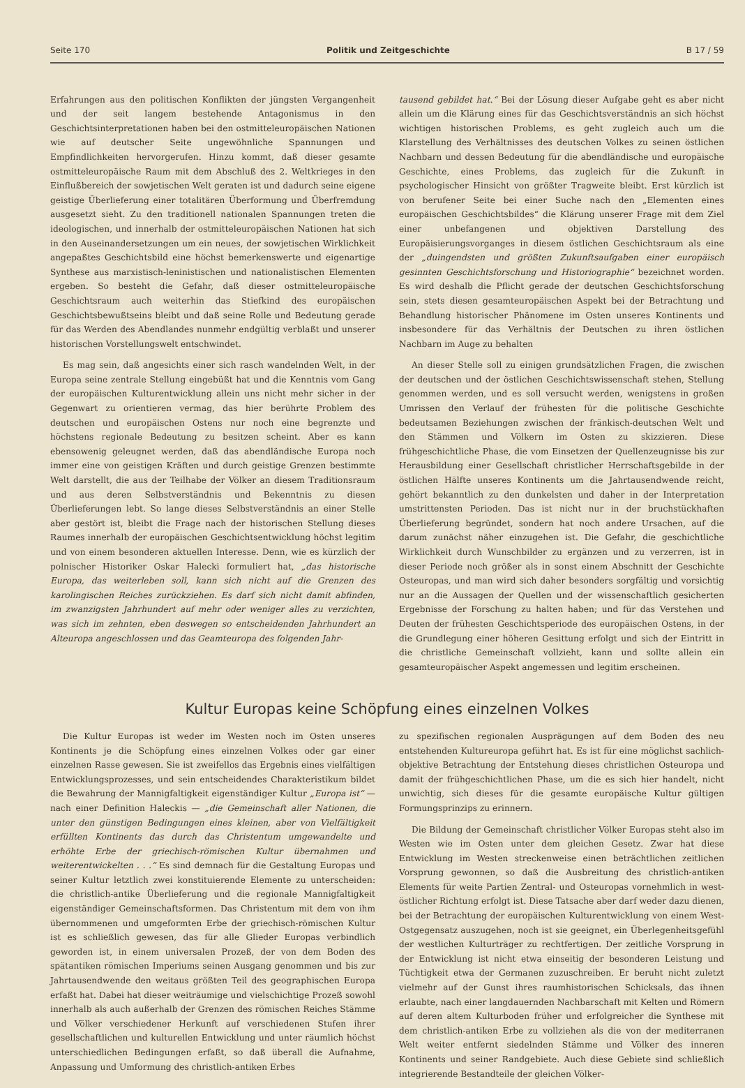Seite 170 Politik und Zeitgeschichte B 17 / 59
Erfahrungen aus den politischen Konflikten der jüngsten Vergangenheit und der seit langem bestehende Antagonismus in den Geschichtsinterpretationen haben bei den ostmitteleuropäischen Nationen wie auf deutscher Seite ungewöhnliche Spannungen und Empfindlichkeiten hervorgerufen. Hinzu kommt, daß dieser gesamte ostmitteleuropäische Raum mit dem Abschluß des 2. Weltkrieges in den Einflußbereich der sowjetischen Welt geraten ist und dadurch seine eigene geistige Überlieferung einer totalitären Überformung und Überfremdung ausgesetzt sieht. Zu den traditionell nationalen Spannungen treten die ideologischen, und innerhalb der ostmitteleuropäischen Nationen hat sich in den Auseinandersetzungen um ein neues, der sowjetischen Wirklichkeit angepaßtes Geschichtsbild eine höchst bemerkenswerte und eigenartige Synthese aus marxistisch-leninistischen und nationalistischen Elementen ergeben. So besteht die Gefahr, daß dieser ostmitteleuropäische Geschichtsraum auch weiterhin das Stiefkind des europäischen Geschichtsbewußtseins bleibt und daß seine Rolle und Bedeutung gerade für das Werden des Abendlandes nunmehr endgültig verblaßt und unserer historischen Vorstellungswelt entschwindet.
Es mag sein, daß angesichts einer sich rasch wandelnden Welt, in der Europa seine zentrale Stellung eingebüßt hat und die Kenntnis vom Gang der europäischen Kulturentwicklung allein uns nicht mehr sicher in der Gegenwart zu orientieren vermag, das hier berührte Problem des deutschen und europäischen Ostens nur noch eine begrenzte und höchstens regionale Bedeutung zu besitzen scheint. Aber es kann ebensowenig geleugnet werden, daß das abendländische Europa noch immer eine von geistigen Kräften und durch geistige Grenzen bestimmte Welt darstellt, die aus der Teilhabe der Völker an diesem Traditionsraum und aus deren Selbstverständnis und Bekenntnis zu diesen Überlieferungen lebt. So lange dieses Selbstverständnis an einer Stelle aber gestört ist, bleibt die Frage nach der historischen Stellung dieses Raumes innerhalb der europäischen Geschichtsentwicklung höchst legitim und von einem besonderen aktuellen Interesse. Denn, wie es kürzlich der polnischer Historiker Oskar Halecki formuliert hat, „das historische Europa, das weiterleben soll, kann sich nicht auf die Grenzen des karolingischen Reiches zurückziehen. Es darf sich nicht damit abfinden, im zwanzigsten Jahrhundert auf mehr oder weniger alles zu verzichten, was sich im zehnten, eben deswegen so entscheidenden Jahrhundert an Alteuropa angeschlossen und das Geamteuropa des folgenden Jahr-
tausend gebildet hat.“ Bei der Lösung dieser Aufgabe geht es aber nicht allein um die Klärung eines für das Geschichtsverständnis an sich höchst wichtigen historischen Problems, es geht zugleich auch um die Klarstellung des Verhältnisses des deutschen Volkes zu seinen östlichen Nachbarn und dessen Bedeutung für die abendländische und europäische Geschichte, eines Problems, das zugleich für die Zukunft in psychologischer Hinsicht von größter Tragweite bleibt. Erst kürzlich ist von berufener Seite bei einer Suche nach den „Elementen eines europäischen Geschichtsbildes“ die Klärung unserer Frage mit dem Ziel einer unbefangenen und objektiven Darstellung des Europäisierungsvorganges in diesem östlichen Geschichtsraum als eine der „duingendsten und größten Zukunftsaufgaben einer europäisch gesinnten Geschichtsforschung und Historiographie“ bezeichnet worden. Es wird deshalb die Pflicht gerade der deutschen Geschichtsforschung sein, stets diesen gesamteuropäischen Aspekt bei der Betrachtung und Behandlung historischer Phänomene im Osten unseres Kontinents und insbesondere für das Verhältnis der Deutschen zu ihren östlichen Nachbarn im Auge zu behalten
An dieser Stelle soll zu einigen grundsätzlichen Fragen, die zwischen der deutschen und der östlichen Geschichtswissenschaft stehen, Stellung genommen werden, und es soll versucht werden, wenigstens in großen Umrissen den Verlauf der frühesten für die politische Geschichte bedeutsamen Beziehungen zwischen der fränkisch-deutschen Welt und den Stämmen und Völkern im Osten zu skizzieren. Diese frühgeschichtliche Phase, die vom Einsetzen der Quellenzeugnisse bis zur Herausbildung einer Gesellschaft christlicher Herrschaftsgebilde in der östlichen Hälfte unseres Kontinents um die Jahrtausendwende reicht, gehört bekanntlich zu den dunkelsten und daher in der Interpretation umstrittensten Perioden. Das ist nicht nur in der bruchstückhaften Überlieferung begründet, sondern hat noch andere Ursachen, auf die darum zunächst näher einzugehen ist. Die Gefahr, die geschichtliche Wirklichkeit durch Wunschbilder zu ergänzen und zu verzerren, ist in dieser Periode noch größer als in sonst einem Abschnitt der Geschichte Osteuropas, und man wird sich daher besonders sorgfältig und vorsichtig nur an die Aussagen der Quellen und der wissenschaftlich gesicherten Ergebnisse der Forschung zu halten haben; und für das Verstehen und Deuten der frühesten Geschichtsperiode des europäischen Ostens, in der die Grundlegung einer höheren Gesittung erfolgt und sich der Eintritt in die christliche Gemeinschaft vollzieht, kann und sollte allein ein gesamteuropäischer Aspekt angemessen und legitim erscheinen.
Kultur Europas keine Schöpfung eines einzelnen Volkes
Die Kultur Europas ist weder im Westen noch im Osten unseres Kontinents je die Schöpfung eines einzelnen Volkes oder gar einer einzelnen Rasse gewesen. Sie ist zweifellos das Ergebnis eines vielfältigen Entwicklungsprozesses, und sein entscheidendes Charakteristikum bildet die Bewahrung der Mannigfaltigkeit eigenständiger Kultur „Europa ist“ — nach einer Definition Haleckis — „die Gemeinschaft aller Nationen, die unter den günstigen Bedingungen eines kleinen, aber von Vielfältigkeit erfüllten Kontinents das durch das Christentum umgewandelte und erhöhte Erbe der griechisch-römischen Kultur übernahmen und weiterentwickelten . . .“ Es sind demnach für die Gestaltung Europas und seiner Kultur letztlich zwei konstituierende Elemente zu unterscheiden: die christlich-antike Überlieferung und die regionale Mannigfaltigkeit eigenständiger Gemeinschaftsformen. Das Christentum mit dem von ihm übernommenen und umgeformten Erbe der griechisch-römischen Kultur ist es schließlich gewesen, das für alle Glieder Europas verbindlich geworden ist, in einem universalen Prozeß, der von dem Boden des spätantiken römischen Imperiums seinen Ausgang genommen und bis zur Jahrtausendwende den weitaus größten Teil des geographischen Europa erfaßt hat. Dabei hat dieser weiträumige und vielschichtige Prozeß sowohl innerhalb als auch außerhalb der Grenzen des römischen Reiches Stämme und Völker verschiedener Herkunft auf verschiedenen Stufen ihrer gesellschaftlichen und kulturellen Entwicklung und unter räumlich höchst unterschiedlichen Bedingungen erfaßt, so daß überall die Aufnahme, Anpassung und Umformung des christlich-antiken Erbes
zu spezifischen regionalen Ausprägungen auf dem Boden des neu entstehenden Kultureuropa geführt hat. Es ist für eine möglichst sachlich-objektive Betrachtung der Entstehung dieses christlichen Osteuropa und damit der frühgeschichtlichen Phase, um die es sich hier handelt, nicht unwichtig, sich dieses für die gesamte europäische Kultur gültigen Formungsprinzips zu erinnern.
Die Bildung der Gemeinschaft christlicher Völker Europas steht also im Westen wie im Osten unter dem gleichen Gesetz. Zwar hat diese Entwicklung im Westen streckenweise einen beträchtlichen zeitlichen Vorsprung gewonnen, so daß die Ausbreitung des christlich-antiken Elements für weite Partien Zentral- und Osteuropas vornehmlich in west-östlicher Richtung erfolgt ist. Diese Tatsache aber darf weder dazu dienen, bei der Betrachtung der europäischen Kulturentwicklung von einem West-Ostgegensatz auszugehen, noch ist sie geeignet, ein Überlegenheitsgefühl der westlichen Kulturträger zu rechtfertigen. Der zeitliche Vorsprung in der Entwicklung ist nicht etwa einseitig der besonderen Leistung und Tüchtigkeit etwa der Germanen zuzuschreiben. Er beruht nicht zuletzt vielmehr auf der Gunst ihres raumhistorischen Schicksals, das ihnen erlaubte, nach einer langdauernden Nachbarschaft mit Kelten und Römern auf deren altem Kulturboden früher und erfolgreicher die Synthese mit dem christlich-antiken Erbe zu vollziehen als die von der mediterranen Welt weiter entfernt siedelnden Stämme und Völker des inneren Kontinents und seiner Randgebiete. Auch diese Gebiete sind schließlich integrierende Bestandteile der gleichen Völker-